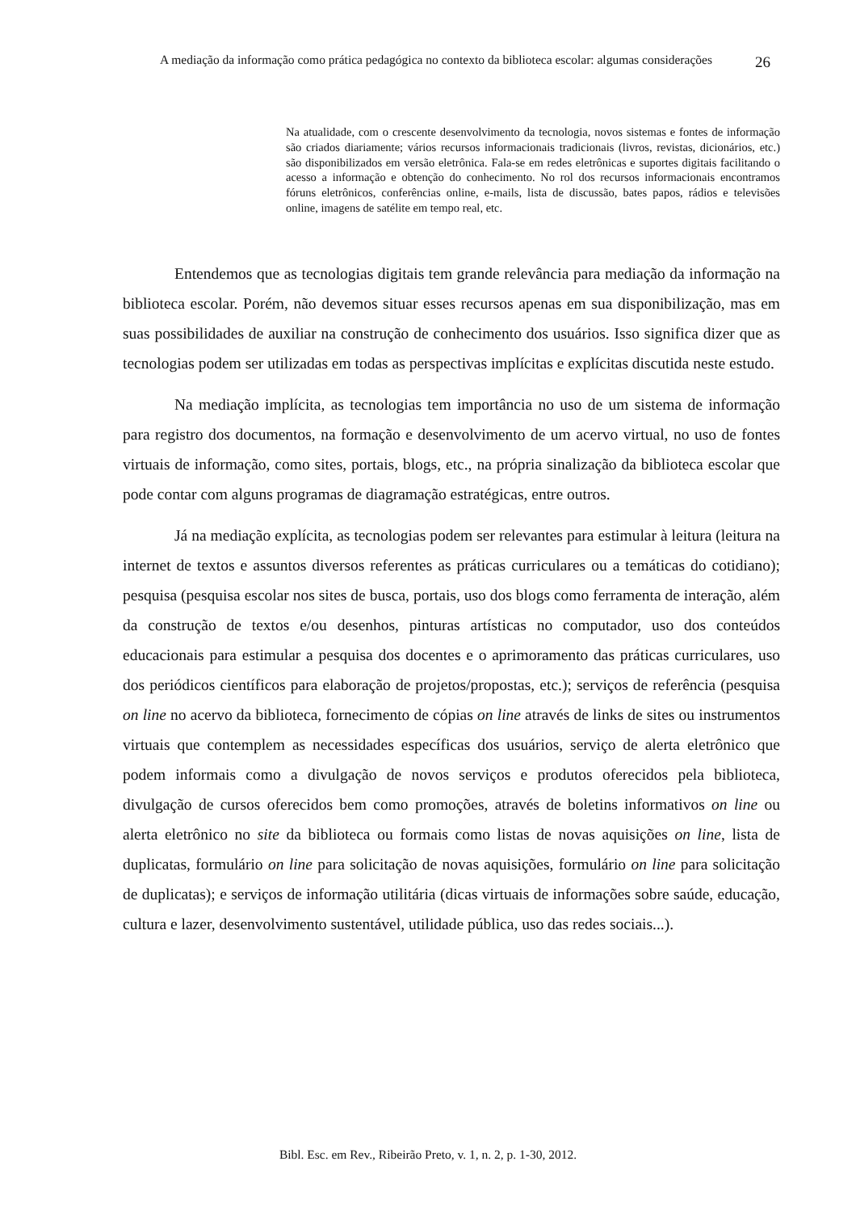A mediação da informação como prática pedagógica no contexto da biblioteca escolar: algumas considerações
26
Na atualidade, com o crescente desenvolvimento da tecnologia, novos sistemas e fontes de informação são criados diariamente; vários recursos informacionais tradicionais (livros, revistas, dicionários, etc.) são disponibilizados em versão eletrônica. Fala-se em redes eletrônicas e suportes digitais facilitando o acesso a informação e obtenção do conhecimento. No rol dos recursos informacionais encontramos fóruns eletrônicos, conferências online, e-mails, lista de discussão, bates papos, rádios e televisões online, imagens de satélite em tempo real, etc.
Entendemos que as tecnologias digitais tem grande relevância para mediação da informação na biblioteca escolar. Porém, não devemos situar esses recursos apenas em sua disponibilização, mas em suas possibilidades de auxiliar na construção de conhecimento dos usuários. Isso significa dizer que as tecnologias podem ser utilizadas em todas as perspectivas implícitas e explícitas discutida neste estudo.
Na mediação implícita, as tecnologias tem importância no uso de um sistema de informação para registro dos documentos, na formação e desenvolvimento de um acervo virtual, no uso de fontes virtuais de informação, como sites, portais, blogs, etc., na própria sinalização da biblioteca escolar que pode contar com alguns programas de diagramação estratégicas, entre outros.
Já na mediação explícita, as tecnologias podem ser relevantes para estimular à leitura (leitura na internet de textos e assuntos diversos referentes as práticas curriculares ou a temáticas do cotidiano); pesquisa (pesquisa escolar nos sites de busca, portais, uso dos blogs como ferramenta de interação, além da construção de textos e/ou desenhos, pinturas artísticas no computador, uso dos conteúdos educacionais para estimular a pesquisa dos docentes e o aprimoramento das práticas curriculares, uso dos periódicos científicos para elaboração de projetos/propostas, etc.); serviços de referência (pesquisa on line no acervo da biblioteca, fornecimento de cópias on line através de links de sites ou instrumentos virtuais que contemplem as necessidades específicas dos usuários, serviço de alerta eletrônico que podem informais como a divulgação de novos serviços e produtos oferecidos pela biblioteca, divulgação de cursos oferecidos bem como promoções, através de boletins informativos on line ou alerta eletrônico no site da biblioteca ou formais como listas de novas aquisições on line, lista de duplicatas, formulário on line para solicitação de novas aquisições, formulário on line para solicitação de duplicatas); e serviços de informação utilitária (dicas virtuais de informações sobre saúde, educação, cultura e lazer, desenvolvimento sustentável, utilidade pública, uso das redes sociais...).
Bibl. Esc. em Rev., Ribeirão Preto, v. 1, n. 2, p. 1-30, 2012.